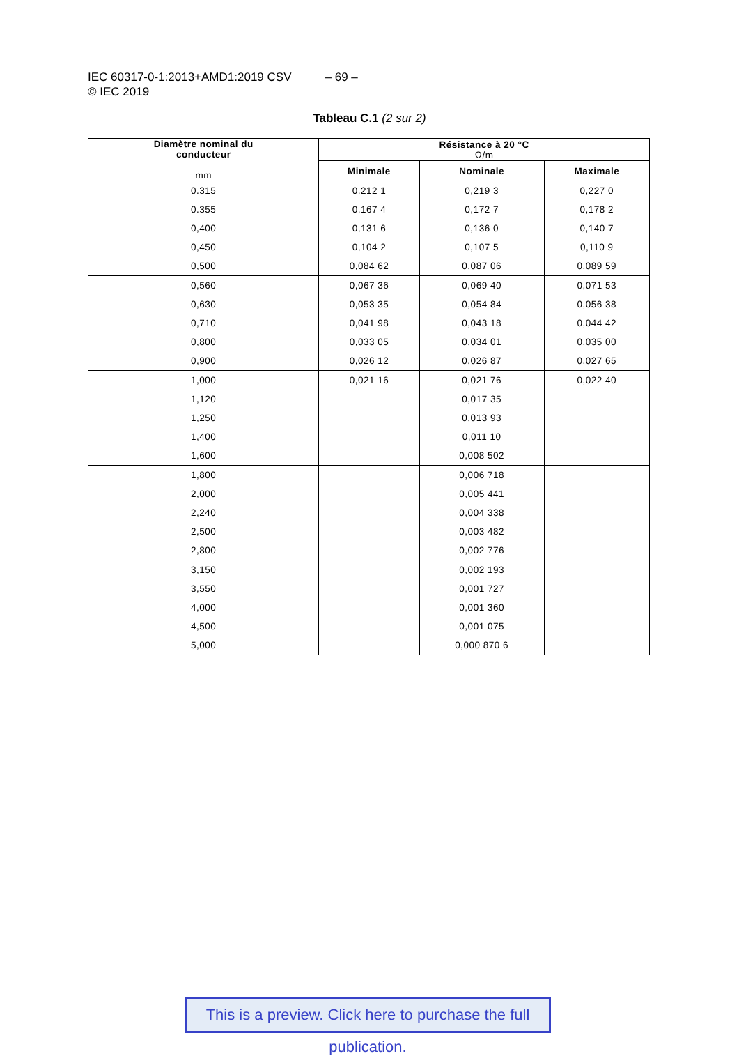IEC 60317-0-1:2013+AMD1:2019 CSV – 69 –
© IEC 2019
Tableau C.1 (2 sur 2)
| Diamètre nominal du conducteur mm | Résistance à 20 °C Ω/m | | |
| --- | --- | --- | --- |
| | Minimale | Nominale | Maximale |
| 0.315 | 0,212 1 | 0,219 3 | 0,227 0 |
| 0.355 | 0,167 4 | 0,172 7 | 0,178 2 |
| 0,400 | 0,131 6 | 0,136 0 | 0,140 7 |
| 0,450 | 0,104 2 | 0,107 5 | 0,110 9 |
| 0,500 | 0,084 62 | 0,087 06 | 0,089 59 |
| 0,560 | 0,067 36 | 0,069 40 | 0,071 53 |
| 0,630 | 0,053 35 | 0,054 84 | 0,056 38 |
| 0,710 | 0,041 98 | 0,043 18 | 0,044 42 |
| 0,800 | 0,033 05 | 0,034 01 | 0,035 00 |
| 0,900 | 0,026 12 | 0,026 87 | 0,027 65 |
| 1,000 | 0,021 16 | 0,021 76 | 0,022 40 |
| 1,120 | | 0,017 35 | |
| 1,250 | | 0,013 93 | |
| 1,400 | | 0,011 10 | |
| 1,600 | | 0,008 502 | |
| 1,800 | | 0,006 718 | |
| 2,000 | | 0,005 441 | |
| 2,240 | | 0,004 338 | |
| 2,500 | | 0,003 482 | |
| 2,800 | | 0,002 776 | |
| 3,150 | | 0,002 193 | |
| 3,550 | | 0,001 727 | |
| 4,000 | | 0,001 360 | |
| 4,500 | | 0,001 075 | |
| 5,000 | | 0,000 870 6 | |
This is a preview. Click here to purchase the full publication.